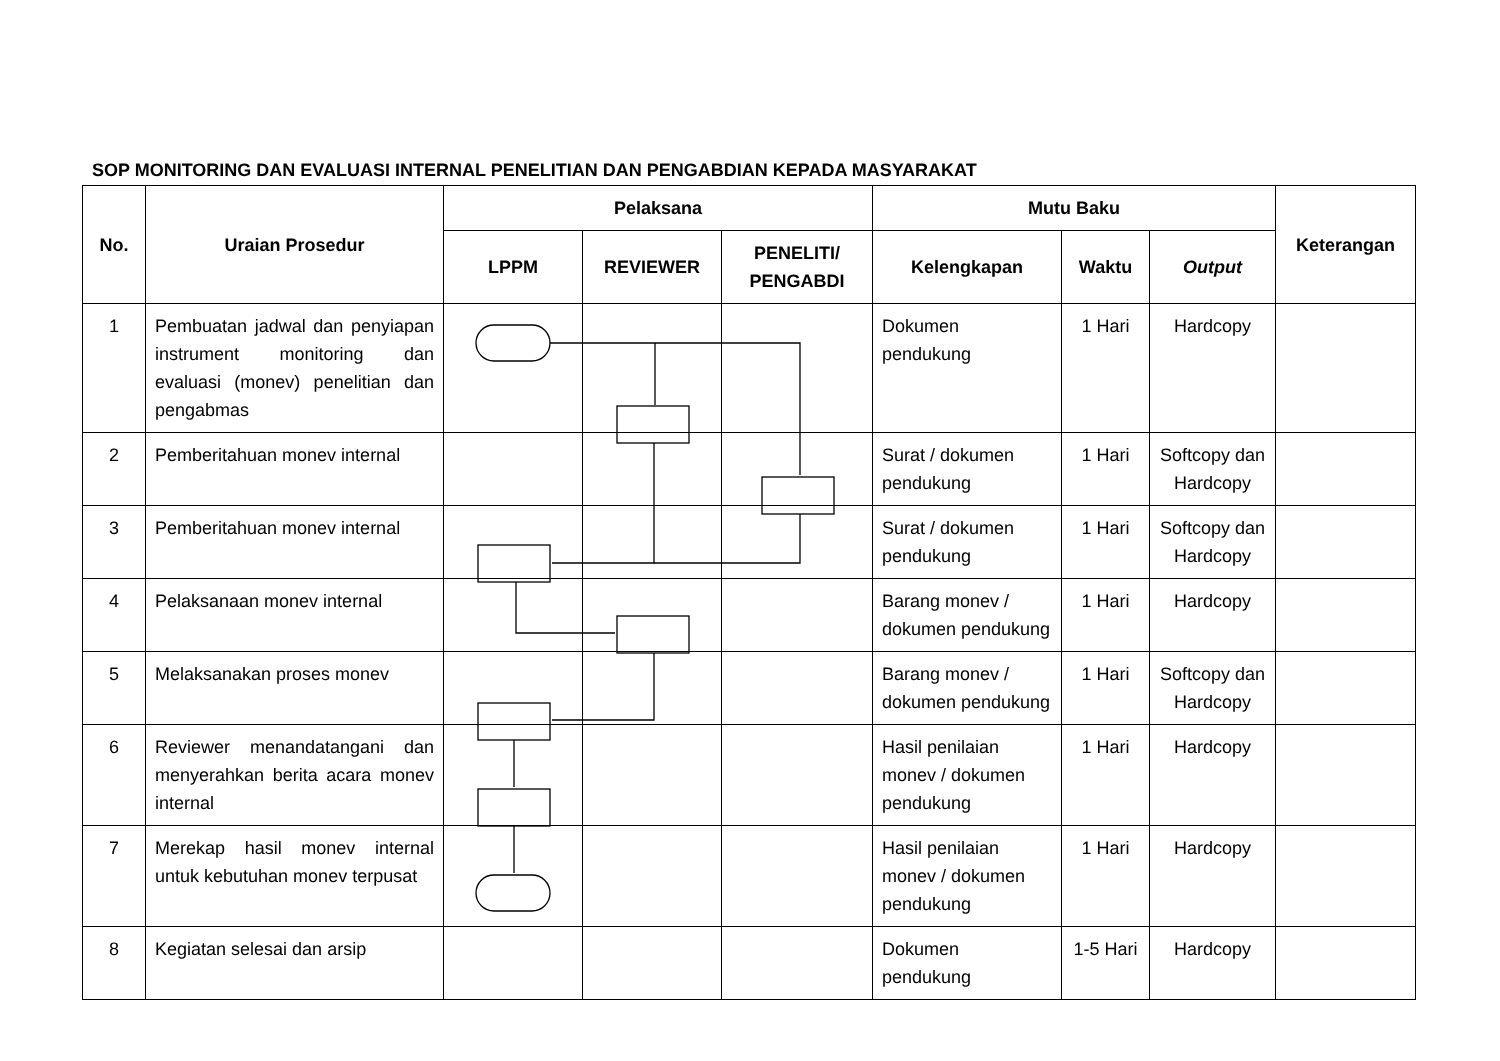SOP MONITORING DAN EVALUASI INTERNAL PENELITIAN DAN PENGABDIAN KEPADA MASYARAKAT
| No. | Uraian Prosedur | Pelaksana | | | Mutu Baku | | | Keterangan |
| --- | --- | --- | --- | --- | --- | --- | --- | --- |
| | | LPPM | REVIEWER | PENELITI/ PENGABDI | Kelengkapan | Waktu | Output | |
| 1 | Pembuatan jadwal dan penyiapan instrument monitoring dan evaluasi (monev) penelitian dan pengabmas | | | | Dokumen pendukung | 1 Hari | Hardcopy | |
| 2 | Pemberitahuan monev internal | | | | Surat / dokumen pendukung | 1 Hari | Softcopy dan Hardcopy | |
| 3 | Pemberitahuan monev internal | | | | Surat / dokumen pendukung | 1 Hari | Softcopy dan Hardcopy | |
| 4 | Pelaksanaan monev internal | | | | Barang monev / dokumen pendukung | 1 Hari | Hardcopy | |
| 5 | Melaksanakan proses monev | | | | Barang monev / dokumen pendukung | 1 Hari | Softcopy dan Hardcopy | |
| 6 | Reviewer menandatangani dan menyerahkan berita acara monev internal | | | | Hasil penilaian monev / dokumen pendukung | 1 Hari | Hardcopy | |
| 7 | Merekap hasil monev internal untuk kebutuhan monev terpusat | | | | Hasil penilaian monev / dokumen pendukung | 1 Hari | Hardcopy | |
| 8 | Kegiatan selesai dan arsip | | | | Dokumen pendukung | 1-5 Hari | Hardcopy | |